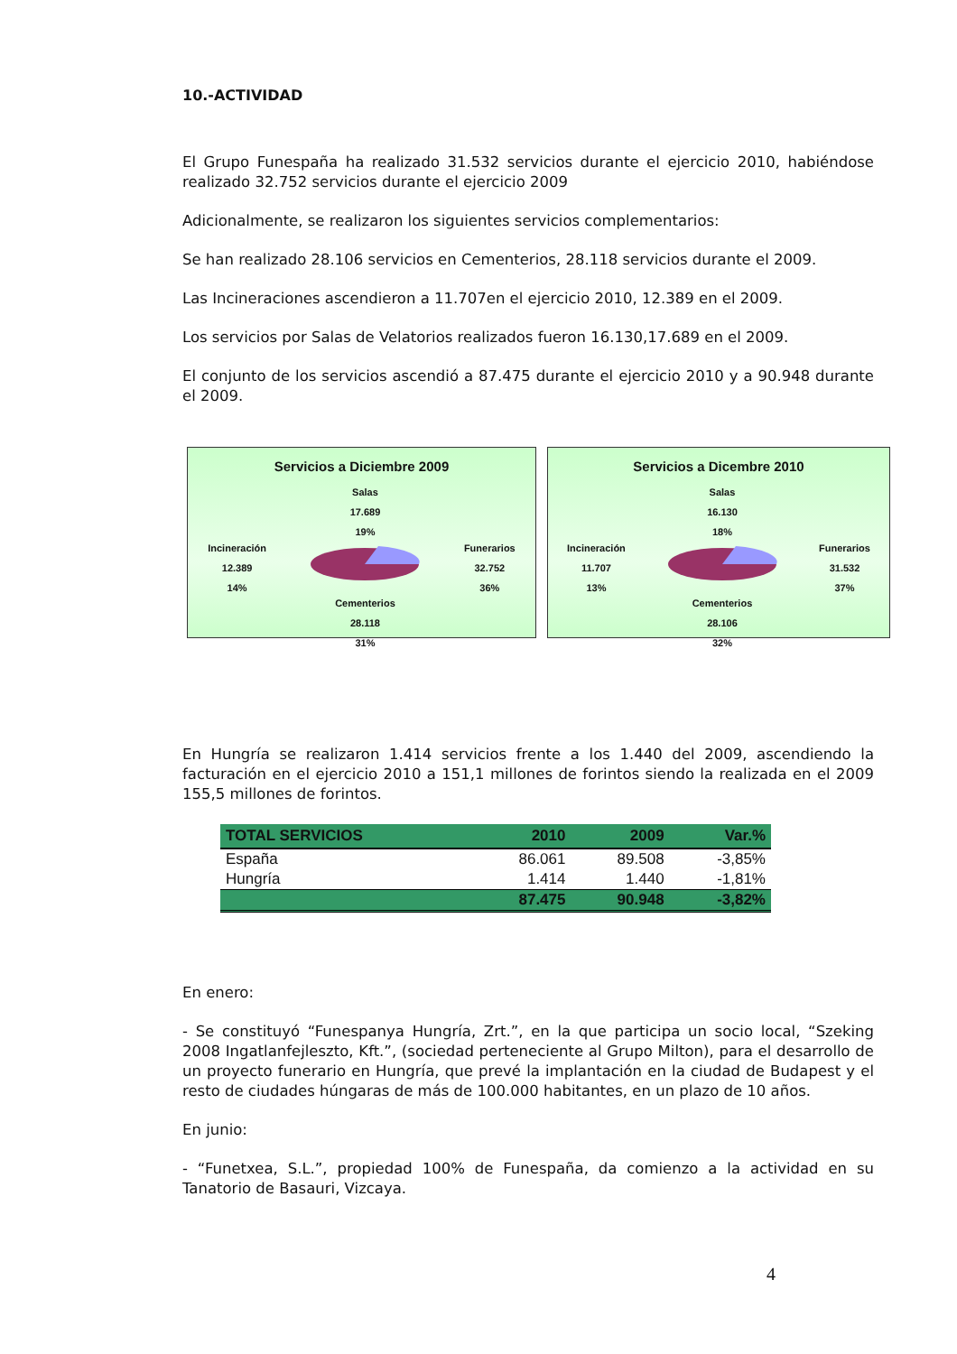10.-ACTIVIDAD
El Grupo Funespaña ha realizado 31.532 servicios durante el ejercicio 2010, habiéndose realizado 32.752 servicios durante el ejercicio 2009
Adicionalmente, se realizaron los siguientes servicios complementarios:
Se han realizado 28.106 servicios en Cementerios, 28.118 servicios durante el 2009.
Las Incineraciones ascendieron a 11.707en el ejercicio 2010, 12.389 en el 2009.
Los servicios por Salas de Velatorios realizados fueron 16.130,17.689 en el 2009.
El conjunto de los servicios ascendió a 87.475 durante el ejercicio 2010 y a 90.948 durante el 2009.
Servicios a Diciembre 2009
Incineración
12.389
14%
Salas
17.689
19%
Cementerios
28.118
31%
Funerarios
32.752
36%
Servicios a Dicembre 2010
Incineración
11.707
13%
Salas
16.130
18%
Cementerios
28.106
32%
Funerarios
31.532
37%
En Hungría se realizaron 1.414 servicios frente a los 1.440 del 2009, ascendiendo la facturación en el ejercicio 2010 a 151,1 millones de forintos siendo la realizada en el 2009 155,5 millones de forintos.
| TOTAL SERVICIOS | 2010 | 2009 | Var.% |
| --- | --- | --- | --- |
| España | 86.061 | 89.508 | -3,85% |
| Hungría | 1.414 | 1.440 | -1,81% |
| | 87.475 | 90.948 | -3,82% |
En enero:
- Se constituyó “Funespanya Hungría, Zrt.”, en la que participa un socio local, “Szeking 2008 Ingatlanfejleszto, Kft.”, (sociedad perteneciente al Grupo Milton), para el desarrollo de un proyecto funerario en Hungría, que prevé la implantación en la ciudad de Budapest y el resto de ciudades húngaras de más de 100.000 habitantes, en un plazo de 10 años.
En junio:
- “Funetxea, S.L.”, propiedad 100% de Funespaña, da comienzo a la actividad en su Tanatorio de Basauri, Vizcaya.
4